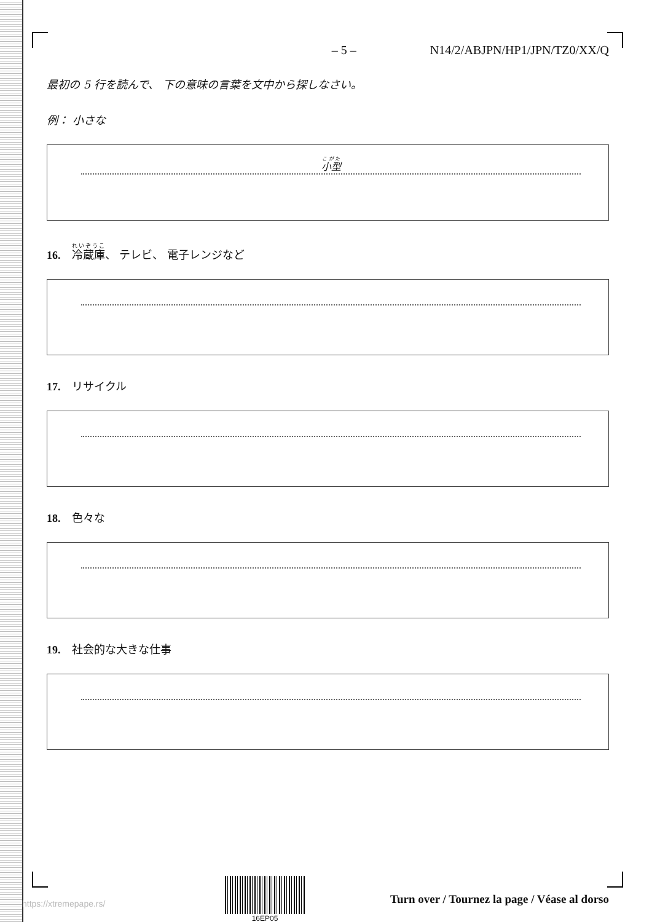– 5 – N14/2/ABJPN/HP1/JPN/TZ0/XX/Q
最初の 5 行を読んで、 下の意味の言葉を文中から探しなさい。
例： 小さな
小型
16. 冷蔵庫、 テレビ、 電子レンジなど
17. リサイクル
18. 色々な
19. 社会的な大きな仕事
16EP05
Turn over / Tournez la page / Véase al dorso
https://xtremepape.rs/